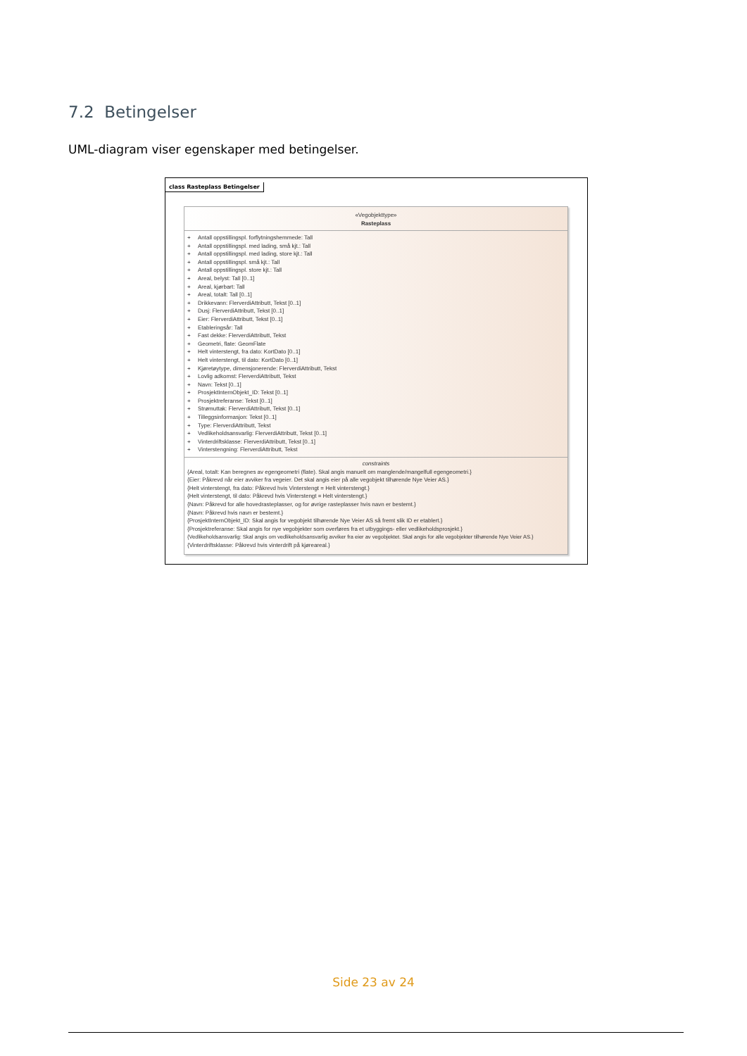7.2 Betingelser
UML-diagram viser egenskaper med betingelser.
class Rasteplass Betingelser
«Vegobjekttype»
Rasteplass
+ Antall oppstillingspl. forflytningshemmede: Tall
+ Antall oppstillingspl. med lading, små kjt.: Tall
+ Antall oppstillingspl. med lading, store kjt.: Tall
+ Antall oppstillingspl. små kjt.: Tall
+ Antall oppstillingspl. store kjt.: Tall
+ Areal, belyst: Tall [0..1]
+ Areal, kjørbart: Tall
+ Areal, totalt: Tall [0..1]
+ Drikkevann: FlerverdiAttributt, Tekst [0..1]
+ Dusj: FlerverdiAttributt, Tekst [0..1]
+ Eier: FlerverdiAttributt, Tekst [0..1]
+ Etableringsår: Tall
+ Fast dekke: FlerverdiAttributt, Tekst
+ Geometri, flate: GeomFlate
+ Helt vinterstengt, fra dato: KortDato [0..1]
+ Helt vinterstengt, til dato: KortDato [0..1]
+ Kjøretøytype, dimensjonerende: FlerverdiAttributt, Tekst
+ Lovlig adkomst: FlerverdiAttributt, Tekst
+ Navn: Tekst [0..1]
+ ProsjektInternObjekt_ID: Tekst [0..1]
+ Prosjektreferanse: Tekst [0..1]
+ Strømuttak: FlerverdiAttributt, Tekst [0..1]
+ Tilleggsinformasjon: Tekst [0..1]
+ Type: FlerverdiAttributt, Tekst
+ Vedlikeholdsansvarlig: FlerverdiAttributt, Tekst [0..1]
+ Vinterdriftsklasse: FlerverdiAttributt, Tekst [0..1]
+ Vinterstengning: FlerverdiAttributt, Tekst
constraints
{Areal, totalt: Kan beregnes av egengeometri (flate). Skal angis manuelt om manglende/mangelfull egengeometri.}
{Eier: Påkrevd når eier avviker fra vegeier. Det skal angis eier på alle vegobjekt tilhørende Nye Veier AS.}
{Helt vinterstengt, fra dato: Påkrevd hvis Vinterstengt = Helt vinterstengt.}
{Helt vinterstengt, til dato: Påkrevd hvis Vinterstengt = Helt vinterstengt.}
{Navn: Påkrevd for alle hovedrasteplasser, og for øvrige rasteplasser hvis navn er bestemt.}
{Navn: Påkrevd hvis navn er bestemt.}
{ProsjektInternObjekt_ID: Skal angis for vegobjekt tilhørende Nye Veier AS så fremt slik ID er etablert.}
{Prosjektreferanse: Skal angis for nye vegobjekter som overføres fra et utbyggings- eller vedlikeholdsprosjekt.}
{Vedlikeholdsansvarlig: Skal angis om vedlikeholdsansvarlig avviker fra eier av vegobjektet. Skal angis for alle vegobjekter tilhørende Nye Veier AS.}
{Vinterdriftsklasse: Påkrevd hvis vinterdrift på kjøreareal.}
Side 23 av 24